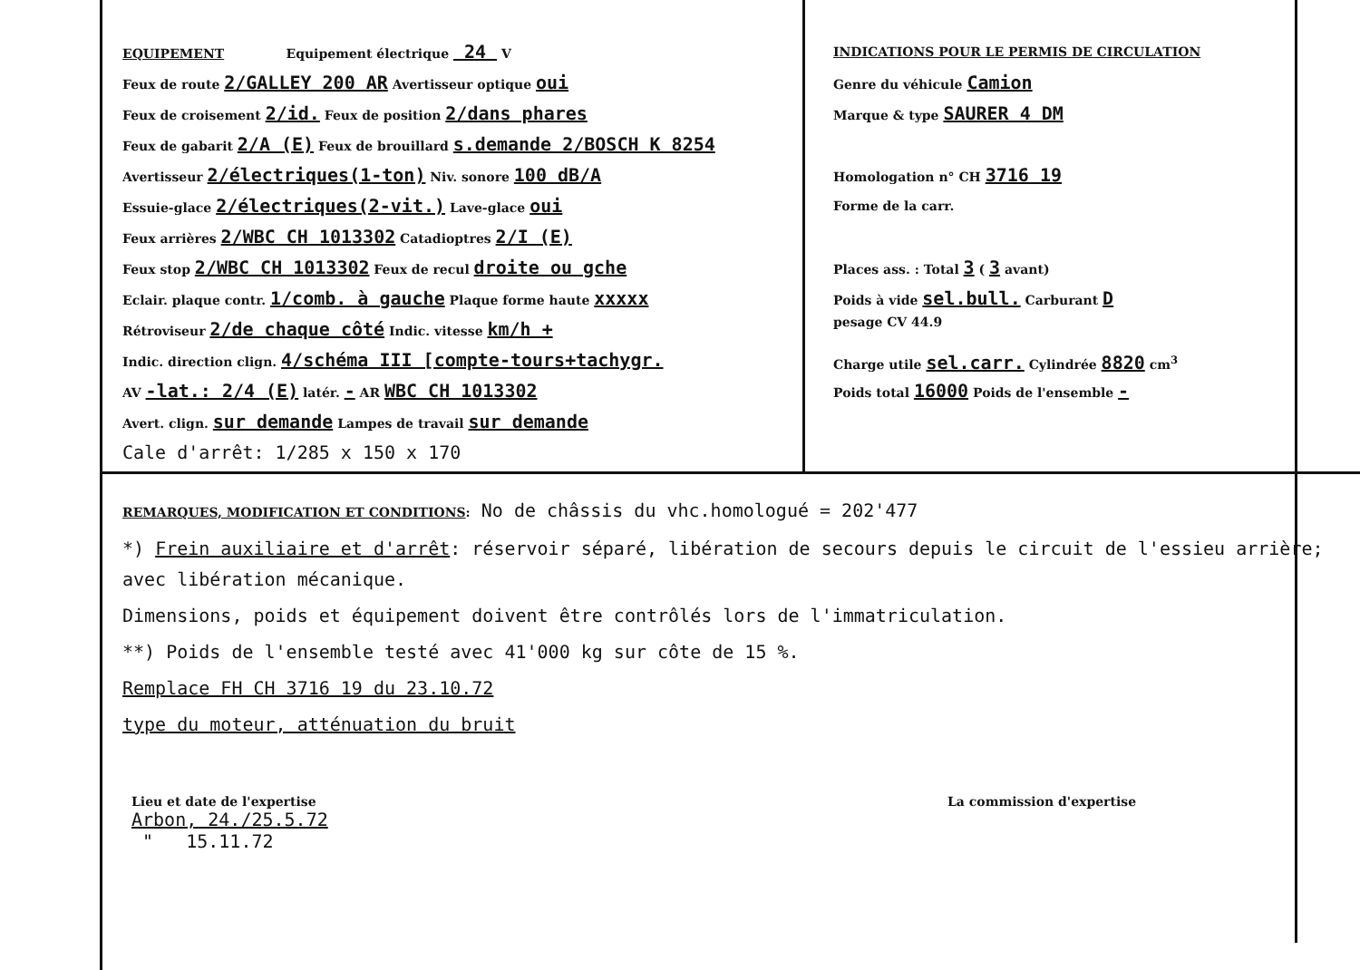EQUIPEMENT Equipement électrique 24 V
Feux de route 2/GALLEY 200 AR Avertisseur optique oui
Feux de croisement 2/id. Feux de position 2/dans phares
Feux de gabarit 2/A (E) Feux de brouillard s.demande 2/BOSCH K 8254
Avertisseur 2/électriques(1-ton) Niv. sonore 100 dB/A
Essuie-glace 2/électriques(2-vit.) Lave-glace oui
Feux arrières 2/WBC CH 1013302 Catadioptres 2/I (E)
Feux stop 2/WBC CH 1013302 Feux de recul droite ou gche
Eclair. plaque contr. 1/comb. à gauche Plaque forme haute xxxxx
Rétroviseur 2/de chaque côté Indic. vitesse km/h +
Indic. direction clign. 4/schéma III [compte-tours+tachygr.
AV -lat.: 2/4 (E) latér. - AR WBC CH 1013302
Avert. clign. sur demande Lampes de travail sur demande
Cale d'arrêt: 1/285 x 150 x 170
INDICATIONS POUR LE PERMIS DE CIRCULATION
Genre du véhicule Camion
Marque & type SAURER 4 DM
Homologation n° CH 3716 19
Forme de la carr.
Places ass. : Total 3 ( 3 avant)
Poids à vide sel.bull. Carburant D
pesage CV 44.9
Charge utile sel.carr. Cylindrée 8820 cm<sup>3</sup>
Poids total 16000 Poids de l'ensemble -
REMARQUES, MODIFICATION ET CONDITIONS: No de châssis du vhc.homologué = 202'477
*) Frein auxiliaire et d'arrêt: réservoir séparé, libération de secours depuis le circuit de l'essieu arrière; avec libération mécanique.
Dimensions, poids et équipement doivent être contrôlés lors de l'immatriculation.
**) Poids de l'ensemble testé avec 41'000 kg sur côte de 15 %.
Remplace FH CH 3716 19 du 23.10.72
type du moteur, atténuation du bruit
Lieu et date de l'expertise
Arbon, 24./25.5.72
" 15.11.72
La commission d'expertise